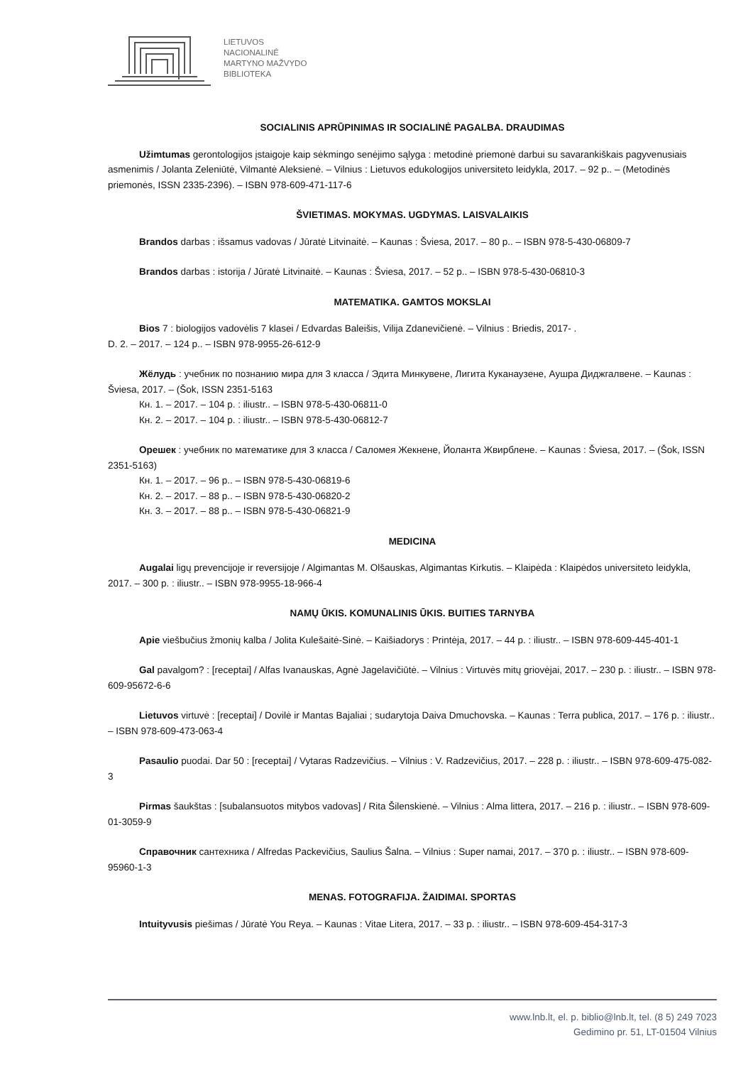LIETUVOS
NACIONALINĖ
MARTYNO MAŽVYDO
BIBLIOTEKA
SOCIALINIS APRŪPINIMAS IR SOCIALINĖ PAGALBA. DRAUDIMAS
Užimtumas gerontologijos įstaigoje kaip sėkmingo senėjimo sąlyga : metodinė priemonė darbui su savarankiškais pagyvenusiais asmenimis / Jolanta Zeleniūtė, Vilmantė Aleksienė. – Vilnius : Lietuvos edukologijos universiteto leidykla, 2017. – 92 p.. – (Metodinės priemonės, ISSN 2335-2396). – ISBN 978-609-471-117-6
ŠVIETIMAS. MOKYMAS. UGDYMAS. LAISVALAIKIS
Brandos darbas : išsamus vadovas / Jūratė Litvinaitė. – Kaunas : Šviesa, 2017. – 80 p.. – ISBN 978-5-430-06809-7
Brandos darbas : istorija / Jūratė Litvinaitė. – Kaunas : Šviesa, 2017. – 52 p.. – ISBN 978-5-430-06810-3
MATEMATIKA. GAMTOS MOKSLAI
Bios 7 : biologijos vadovėlis 7 klasei / Edvardas Baleišis, Vilija Zdanevičienė. – Vilnius : Briedis, 2017- .
D. 2. – 2017. – 124 p.. – ISBN 978-9955-26-612-9
Жёлудь : учебник по познанию мира для 3 класса / Эдита Минкувене, Лигита Куканаузене, Аушра Диджгалвене. – Kaunas : Šviesa, 2017. – (Šok, ISSN 2351-5163
Кн. 1. – 2017. – 104 p. : iliustr.. – ISBN 978-5-430-06811-0
Кн. 2. – 2017. – 104 p. : iliustr.. – ISBN 978-5-430-06812-7
Орешек : учебник по математике для 3 класса / Саломея Жекнене, Йоланта Жвирблене. – Kaunas : Šviesa, 2017. – (Šok, ISSN 2351-5163)
Кн. 1. – 2017. – 96 p.. – ISBN 978-5-430-06819-6
Кн. 2. – 2017. – 88 p.. – ISBN 978-5-430-06820-2
Кн. 3. – 2017. – 88 p.. – ISBN 978-5-430-06821-9
MEDICINA
Augalai ligų prevencijoje ir reversijoje / Algimantas M. Olšauskas, Algimantas Kirkutis. – Klaipėda : Klaipėdos universiteto leidykla, 2017. – 300 p. : iliustr.. – ISBN 978-9955-18-966-4
NAMŲ ŪKIS. KOMUNALINIS ŪKIS. BUITIES TARNYBA
Apie viešbučius žmonių kalba / Jolita Kulešaitė-Sinė. – Kaišiadorys : Printėja, 2017. – 44 p. : iliustr.. – ISBN 978-609-445-401-1
Gal pavalgom? : [receptai] / Alfas Ivanauskas, Agnė Jagelavičiūtė. – Vilnius : Virtuvės mitų griovėjai, 2017. – 230 p. : iliustr.. – ISBN 978-609-95672-6-6
Lietuvos virtuvė : [receptai] / Dovilė ir Mantas Bajaliai ; sudarytoja Daiva Dmuchovska. – Kaunas : Terra publica, 2017. – 176 p. : iliustr.. – ISBN 978-609-473-063-4
Pasaulio puodai. Dar 50 : [receptai] / Vytaras Radzevičius. – Vilnius : V. Radzevičius, 2017. – 228 p. : iliustr.. – ISBN 978-609-475-082-3
Pirmas šaukštas : [subalansuotos mitybos vadovas] / Rita Šilenskienė. – Vilnius : Alma littera, 2017. – 216 p. : iliustr.. – ISBN 978-609-01-3059-9
Справочник сантехника / Alfredas Packevičius, Saulius Šalna. – Vilnius : Super namai, 2017. – 370 p. : iliustr.. – ISBN 978-609-95960-1-3
MENAS. FOTOGRAFIJA. ŽAIDIMAI. SPORTAS
Intuityvusis piešimas / Jūratė You Reya. – Kaunas : Vitae Litera, 2017. – 33 p. : iliustr.. – ISBN 978-609-454-317-3
www.lnb.lt, el. p. biblio@lnb.lt, tel. (8 5) 249 7023
Gedimino pr. 51, LT-01504 Vilnius